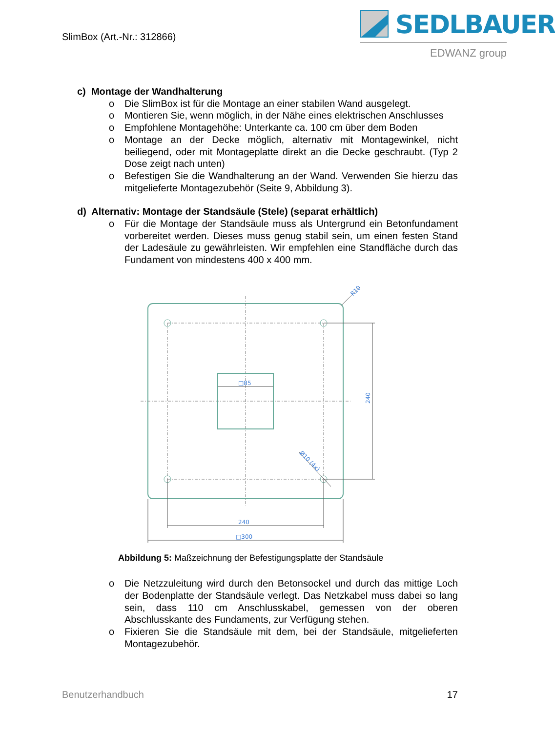SlimBox (Art.-Nr.: 312866)
SEDLBAUER
EDWANZ group
c) Montage der Wandhalterung
o Die SlimBox ist für die Montage an einer stabilen Wand ausgelegt.
o Montieren Sie, wenn möglich, in der Nähe eines elektrischen Anschlusses
o Empfohlene Montagehöhe: Unterkante ca. 100 cm über dem Boden
o Montage an der Decke möglich, alternativ mit Montagewinkel, nicht beiliegend, oder mit Montageplatte direkt an die Decke geschraubt. (Typ 2 Dose zeigt nach unten)
o Befestigen Sie die Wandhalterung an der Wand. Verwenden Sie hierzu das mitgelieferte Montagezubehör (Seite 9, Abbildung 3).
d) Alternativ: Montage der Standsäule (Stele) (separat erhältlich)
o Für die Montage der Standsäule muss als Untergrund ein Betonfundament vorbereitet werden. Dieses muss genug stabil sein, um einen festen Stand der Ladesäule zu gewährleisten. Wir empfehlen eine Standfläche durch das Fundament von mindestens 400 x 400 mm.
□85
240
□300
240
R10
Ø10 (4x)
Abbildung 5: Maßzeichnung der Befestigungsplatte der Standsäule
o Die Netzzuleitung wird durch den Betonsockel und durch das mittige Loch der Bodenplatte der Standsäule verlegt. Das Netzkabel muss dabei so lang sein, dass 110 cm Anschlusskabel, gemessen von der oberen Abschlusskante des Fundaments, zur Verfügung stehen.
o Fixieren Sie die Standsäule mit dem, bei der Standsäule, mitgelieferten Montagezubehör.
Benutzerhandbuch 17